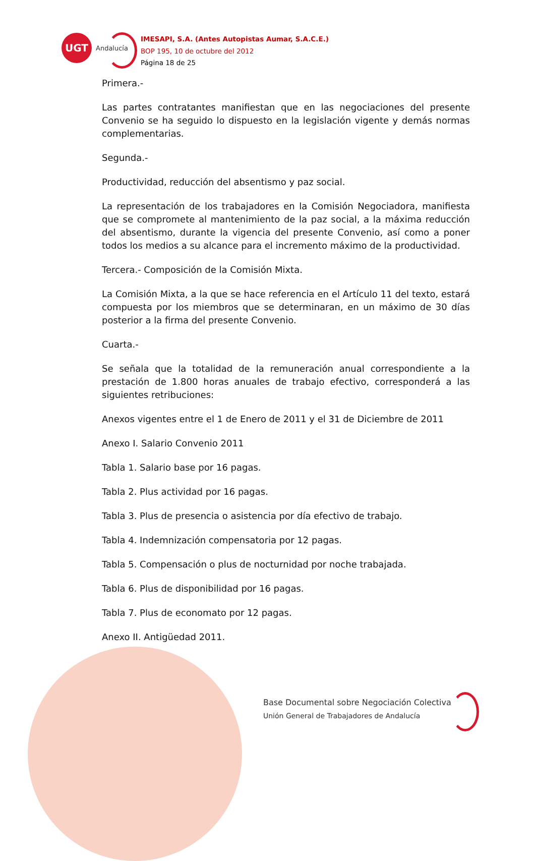UGT
Andalucía
IMESAPI, S.A. (Antes Autopistas Aumar, S.A.C.E.)
BOP 195, 10 de octubre del 2012
Página 18 de 25
Primera.-
Las partes contratantes manifiestan que en las negociaciones del presente Convenio se ha seguido lo dispuesto en la legislación vigente y demás normas complementarias.
Segunda.-
Productividad, reducción del absentismo y paz social.
La representación de los trabajadores en la Comisión Negociadora, manifiesta que se compromete al mantenimiento de la paz social, a la máxima reducción del absentismo, durante la vigencia del presente Convenio, así como a poner todos los medios a su alcance para el incremento máximo de la productividad.
Tercera.- Composición de la Comisión Mixta.
La Comisión Mixta, a la que se hace referencia en el Artículo 11 del texto, estará compuesta por los miembros que se determinaran, en un máximo de 30 días posterior a la firma del presente Convenio.
Cuarta.-
Se señala que la totalidad de la remuneración anual correspondiente a la prestación de 1.800 horas anuales de trabajo efectivo, corresponderá a las siguientes retribuciones:
Anexos vigentes entre el 1 de Enero de 2011 y el 31 de Diciembre de 2011
Anexo I. Salario Convenio 2011
Tabla 1. Salario base por 16 pagas.
Tabla 2. Plus actividad por 16 pagas.
Tabla 3. Plus de presencia o asistencia por día efectivo de trabajo.
Tabla 4. Indemnización compensatoria por 12 pagas.
Tabla 5. Compensación o plus de nocturnidad por noche trabajada.
Tabla 6. Plus de disponibilidad por 16 pagas.
Tabla 7. Plus de economato por 12 pagas.
Anexo II. Antigüedad 2011.
Base Documental sobre Negociación Colectiva
Unión General de Trabajadores de Andalucía